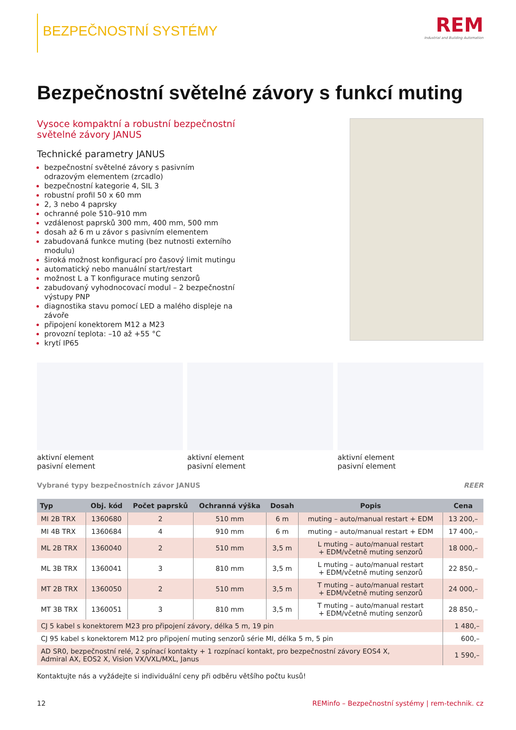BEZPEČNOSTNÍ SYSTÉMY
REM
Industrial and Building Automation
Bezpečnostní světelné závory s funkcí muting
Vysoce kompaktní a robustní bezpečnostní světelné závory JANUS
Technické parametry JANUS
bezpečnostní světelné závory s pasivním odrazovým elementem (zrcadlo)
bezpečnostní kategorie 4, SIL 3
robustní profil 50 x 60 mm
2, 3 nebo 4 paprsky
ochranné pole 510–910 mm
vzdálenost paprsků 300 mm, 400 mm, 500 mm
dosah až 6 m u závor s pasivním elementem
zabudovaná funkce muting (bez nutnosti externího modulu)
široká možnost konfigurací pro časový limit mutingu
automatický nebo manuální start/restart
možnost L a T konfigurace muting senzorů
zabudovaný vyhodnocovací modul – 2 bezpečnostní výstupy PNP
diagnostika stavu pomocí LED a malého displeje na závoře
připojení konektorem M12 a M23
provozní teplota: –10 až +55 °C
krytí IP65
aktivní element
pasivní element
aktivní element
pasivní element
aktivní element
pasivní element
Vybrané typy bezpečnostních závor JANUS REER
| Typ | Obj. kód | Počet paprsků | Ochranná výška | Dosah | Popis | Cena |
| --- | --- | --- | --- | --- | --- | --- |
| MI 2B TRX | 1360680 | 2 | 510 mm | 6 m | muting – auto/manual restart + EDM | 13 200,– |
| MI 4B TRX | 1360684 | 4 | 910 mm | 6 m | muting – auto/manual restart + EDM | 17 400,– |
| ML 2B TRX | 1360040 | 2 | 510 mm | 3,5 m | L muting – auto/manual restart + EDM/včetně muting senzorů | 18 000,– |
| ML 3B TRX | 1360041 | 3 | 810 mm | 3,5 m | L muting – auto/manual restart + EDM/včetně muting senzorů | 22 850,– |
| MT 2B TRX | 1360050 | 2 | 510 mm | 3,5 m | T muting – auto/manual restart + EDM/včetně muting senzorů | 24 000,– |
| MT 3B TRX | 1360051 | 3 | 810 mm | 3,5 m | T muting – auto/manual restart + EDM/včetně muting senzorů | 28 850,– |
| CJ 5 kabel s konektorem M23 pro připojení závory, délka 5 m, 19 pin | | | | | | 1 480,– |
| CJ 95 kabel s konektorem M12 pro připojení muting senzorů série MI, délka 5 m, 5 pin | | | | | | 600,– |
| AD SR0, bezpečnostní relé, 2 spínací kontakty + 1 rozpínací kontakt, pro bezpečnostní závory EOS4 X, Admiral AX, EOS2 X, Vision VX/VXL/MXL, Janus | | | | | | 1 590,– |
Kontaktujte nás a vyžádejte si individuální ceny při odběru většího počtu kusů!
12 REMinfo – Bezpečnostní systémy | rem-technik. cz